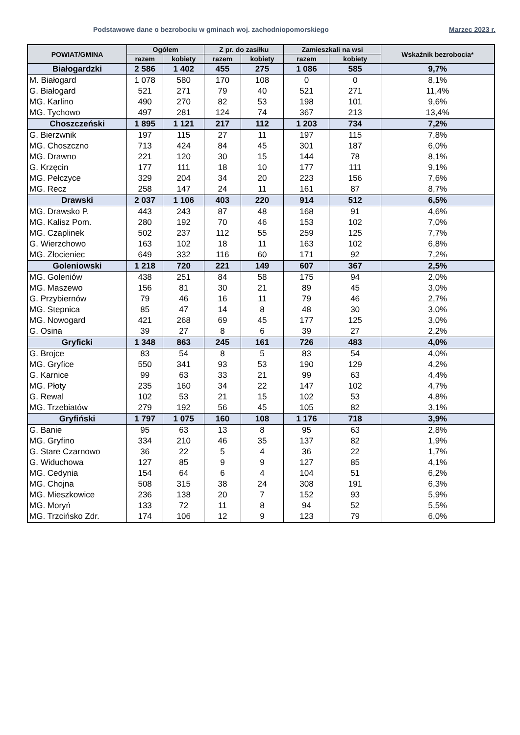Podstawowe dane o bezrobociu w gminach woj. zachodniopomorskiego Marzec 2023 r.
| POWIAT/GMINA | Ogółem | | Z pr. do zasiłku | | Zamieszkali na wsi | | Wskaźnik bezrobocia* |
| --- | --- | --- | --- | --- | --- | --- | --- |
| | razem | kobiety | razem | kobiety | razem | kobiety | |
| Białogardzki | 2 586 | 1 402 | 455 | 275 | 1 086 | 585 | 9,7% |
| M. Białogard | 1 078 | 580 | 170 | 108 | 0 | 0 | 8,1% |
| G. Białogard | 521 | 271 | 79 | 40 | 521 | 271 | 11,4% |
| MG. Karlino | 490 | 270 | 82 | 53 | 198 | 101 | 9,6% |
| MG. Tychowo | 497 | 281 | 124 | 74 | 367 | 213 | 13,4% |
| Choszczeński | 1 895 | 1 121 | 217 | 112 | 1 203 | 734 | 7,2% |
| G. Bierzwnik | 197 | 115 | 27 | 11 | 197 | 115 | 7,8% |
| MG. Choszczno | 713 | 424 | 84 | 45 | 301 | 187 | 6,0% |
| MG. Drawno | 221 | 120 | 30 | 15 | 144 | 78 | 8,1% |
| G. Krzęcin | 177 | 111 | 18 | 10 | 177 | 111 | 9,1% |
| MG. Pełczyce | 329 | 204 | 34 | 20 | 223 | 156 | 7,6% |
| MG. Recz | 258 | 147 | 24 | 11 | 161 | 87 | 8,7% |
| Drawski | 2 037 | 1 106 | 403 | 220 | 914 | 512 | 6,5% |
| MG. Drawsko P. | 443 | 243 | 87 | 48 | 168 | 91 | 4,6% |
| MG. Kalisz Pom. | 280 | 192 | 70 | 46 | 153 | 102 | 7,0% |
| MG. Czaplinek | 502 | 237 | 112 | 55 | 259 | 125 | 7,7% |
| G. Wierzchowo | 163 | 102 | 18 | 11 | 163 | 102 | 6,8% |
| MG. Złocieniec | 649 | 332 | 116 | 60 | 171 | 92 | 7,2% |
| Goleniowski | 1 218 | 720 | 221 | 149 | 607 | 367 | 2,5% |
| MG. Goleniów | 438 | 251 | 84 | 58 | 175 | 94 | 2,0% |
| MG. Maszewo | 156 | 81 | 30 | 21 | 89 | 45 | 3,0% |
| G. Przybiernów | 79 | 46 | 16 | 11 | 79 | 46 | 2,7% |
| MG. Stepnica | 85 | 47 | 14 | 8 | 48 | 30 | 3,0% |
| MG. Nowogard | 421 | 268 | 69 | 45 | 177 | 125 | 3,0% |
| G. Osina | 39 | 27 | 8 | 6 | 39 | 27 | 2,2% |
| Gryficki | 1 348 | 863 | 245 | 161 | 726 | 483 | 4,0% |
| G. Brojce | 83 | 54 | 8 | 5 | 83 | 54 | 4,0% |
| MG. Gryfice | 550 | 341 | 93 | 53 | 190 | 129 | 4,2% |
| G. Karnice | 99 | 63 | 33 | 21 | 99 | 63 | 4,4% |
| MG. Płoty | 235 | 160 | 34 | 22 | 147 | 102 | 4,7% |
| G. Rewal | 102 | 53 | 21 | 15 | 102 | 53 | 4,8% |
| MG. Trzebiatów | 279 | 192 | 56 | 45 | 105 | 82 | 3,1% |
| Gryfiński | 1 797 | 1 075 | 160 | 108 | 1 176 | 718 | 3,9% |
| G. Banie | 95 | 63 | 13 | 8 | 95 | 63 | 2,8% |
| MG. Gryfino | 334 | 210 | 46 | 35 | 137 | 82 | 1,9% |
| G. Stare Czarnowo | 36 | 22 | 5 | 4 | 36 | 22 | 1,7% |
| G. Widuchowa | 127 | 85 | 9 | 9 | 127 | 85 | 4,1% |
| MG. Cedynia | 154 | 64 | 6 | 4 | 104 | 51 | 6,2% |
| MG. Chojna | 508 | 315 | 38 | 24 | 308 | 191 | 6,3% |
| MG. Mieszkowice | 236 | 138 | 20 | 7 | 152 | 93 | 5,9% |
| MG. Moryń | 133 | 72 | 11 | 8 | 94 | 52 | 5,5% |
| MG. Trzcińsko Zdr. | 174 | 106 | 12 | 9 | 123 | 79 | 6,0% |